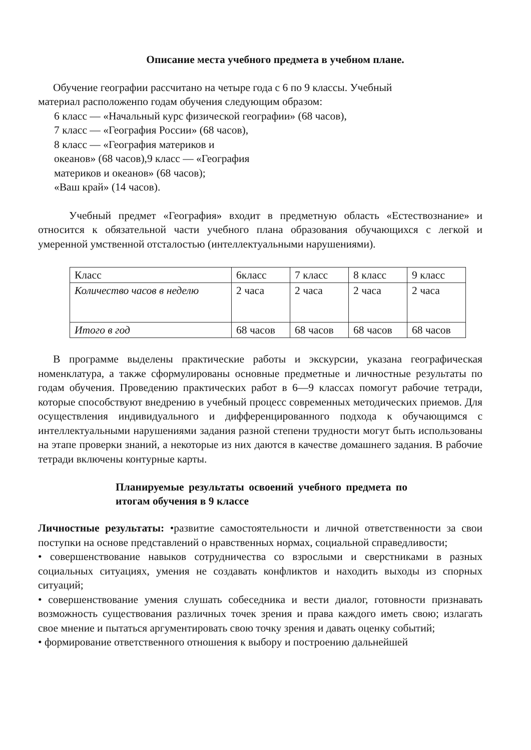Описание места учебного предмета в учебном плане.
Обучение географии рассчитано на четыре года с 6 по 9 классы. Учебный
материал расположенпо годам обучения следующим образом:
6 класс — «Начальный курс физической географии» (68 часов),
7 класс — «География России» (68 часов),
8 класс — «География материков и
океанов» (68 часов),9 класс — «География
материков и океанов» (68 часов);
«Ваш край» (14 часов).
Учебный предмет «География» входит в предметную область «Естествознание» и относится к обязательной части учебного плана образования обучающихся с легкой и умеренной умственной отсталостью (интеллектуальными нарушениями).
| Класс | 6класс | 7 класс | 8 класс | 9 класс |
| Количество часов в неделю | 2 часа | 2 часа | 2 часа | 2 часа |
| Итого в год | 68 часов | 68 часов | 68 часов | 68 часов |
В программе выделены практические работы и экскурсии, указана географическая номенклатура, а также сформулированы основные предметные и личностные результаты по годам обучения. Проведению практических работ в 6—9 классах помогут рабочие тетради, которые способствуют внедрению в учебный процесс современных методических приемов. Для осуществления индивидуального и дифференцированного подхода к обучающимся с интеллектуальными нарушениями задания разной степени трудности могут быть использованы на этапе проверки знаний, а некоторые из них даются в качестве домашнего задания. В рабочие тетради включены контурные карты.
Планируемые результаты освоений учебного предмета по итогам обучения в 9 классе
Личностные результаты: •развитие самостоятельности и личной ответственности за свои поступки на основе представлений о нравственных нормах, социальной справедливости;
• совершенствование навыков сотрудничества со взрослыми и сверстниками в разных социальных ситуациях, умения не создавать конфликтов и находить выходы из спорных ситуаций;
• совершенствование умения слушать собеседника и вести диалог, готовности признавать возможность существования различных точек зрения и права каждого иметь свою; излагать свое мнение и пытаться аргументировать свою точку зрения и давать оценку событий;
• формирование ответственного отношения к выбору и построению дальнейшей